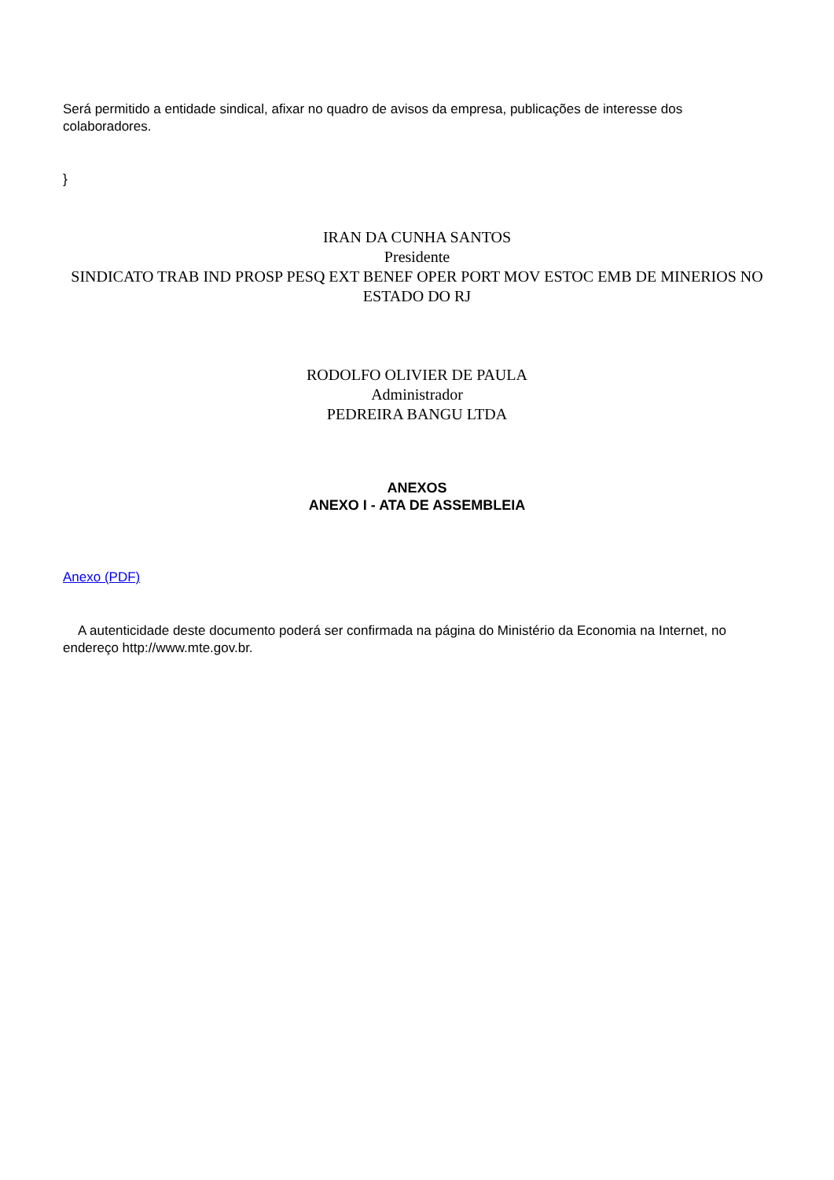Será permitido a entidade sindical, afixar no quadro de avisos da empresa, publicações de interesse dos colaboradores.
}
IRAN DA CUNHA SANTOS
Presidente
SINDICATO TRAB IND PROSP PESQ EXT BENEF OPER PORT MOV ESTOC EMB DE MINERIOS NO ESTADO DO RJ
RODOLFO OLIVIER DE PAULA
Administrador
PEDREIRA BANGU LTDA
ANEXOS
ANEXO I - ATA DE ASSEMBLEIA
Anexo (PDF)
A autenticidade deste documento poderá ser confirmada na página do Ministério da Economia na Internet, no endereço http://www.mte.gov.br.